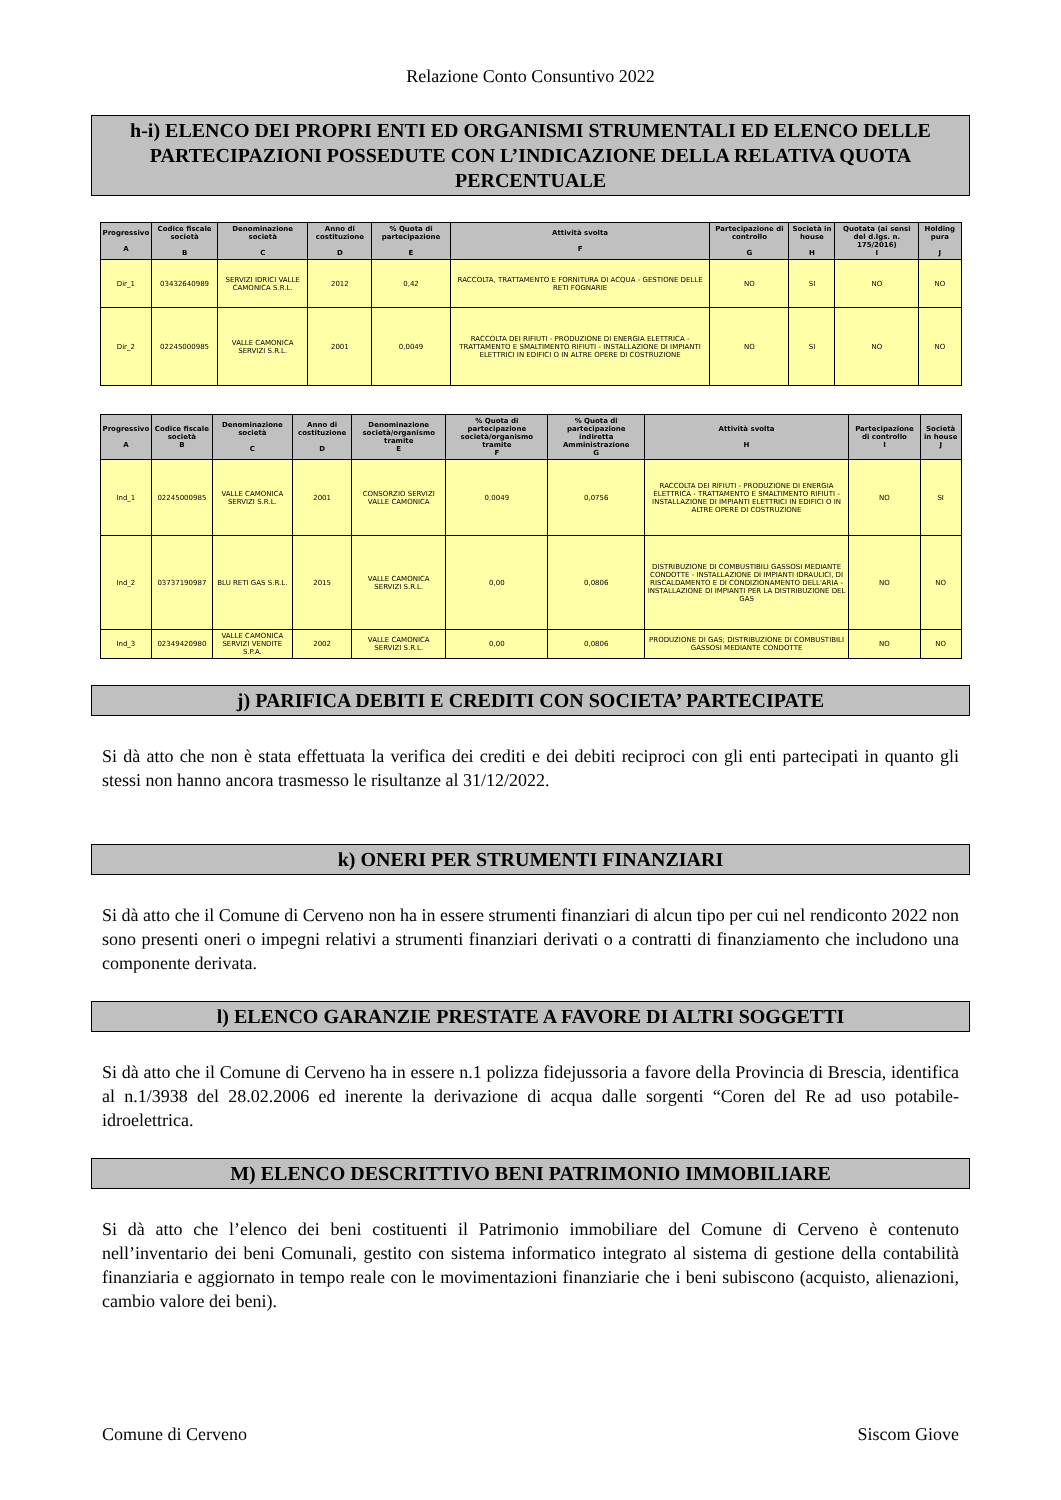Relazione Conto Consuntivo 2022
h-i) ELENCO DEI PROPRI ENTI ED ORGANISMI STRUMENTALI ED ELENCO DELLE PARTECIPAZIONI POSSEDUTE CON L’INDICAZIONE DELLA RELATIVA QUOTA PERCENTUALE
| Progressivo A | Codice fiscale società B | Denominazione società C | Anno di costituzione D | % Quota di partecipazione E | Attività svolta F | Partecipazione di controllo G | Società in house H | Quotata (ai sensi del d.lgs. n. 175/2016) I | Holding pura J |
| --- | --- | --- | --- | --- | --- | --- | --- | --- | --- |
| Dir_1 | 03432640989 | SERVIZI IDRICI VALLE CAMONICA S.R.L. | 2012 | 0,42 | RACCOLTA, TRATTAMENTO E FORNITURA DI ACQUA - GESTIONE DELLE RETI FOGNARIE | NO | SI | NO | NO |
| Dir_2 | 02245000985 | VALLE CAMONICA SERVIZI S.R.L. | 2001 | 0,0049 | RACCOLTA DEI RIFIUTI - PRODUZIONE DI ENERGIA ELETTRICA - TRATTAMENTO E SMALTIMENTO RIFIUTI - INSTALLAZIONE DI IMPIANTI ELETTRICI IN EDIFICI O IN ALTRE OPERE DI COSTRUZIONE | NO | SI | NO | NO |
| Progressivo A | Codice fiscale società B | Denominazione società C | Anno di costituzione D | Denominazione società/organismo tramite E | % Quota di partecipazione società/organismo tramite F | % Quota di partecipazione indiretta Amministrazione G | Attività svolta H | Partecipazione di controllo I | Società in house J |
| --- | --- | --- | --- | --- | --- | --- | --- | --- | --- |
| Ind_1 | 02245000985 | VALLE CAMONICA SERVIZI S.R.L. | 2001 | CONSORZIO SERVIZI VALLE CAMONICA | 0,0049 | 0,0756 | RACCOLTA DEI RIFIUTI - PRODUZIONE DI ENERGIA ELETTRICA - TRATTAMENTO E SMALTIMENTO RIFIUTI - INSTALLAZIONE DI IMPIANTI ELETTRICI IN EDIFICI O IN ALTRE OPERE DI COSTRUZIONE | NO | SI |
| Ind_2 | 03737190987 | BLU RETI GAS S.R.L. | 2015 | VALLE CAMONICA SERVIZI S.R.L. | 0,00 | 0,0806 | DISTRIBUZIONE DI COMBUSTIBILI GASSOSI MEDIANTE CONDOTTE - INSTALLAZIONE DI IMPIANTI IDRAULICI, DI RISCALDAMENTO E DI CONDIZIONAMENTO DELL'ARIA - INSTALLAZIONE DI IMPIANTI PER LA DISTRIBUZIONE DEL GAS | NO | NO |
| Ind_3 | 02349420980 | VALLE CAMONICA SERVIZI VENDITE S.P.A. | 2002 | VALLE CAMONICA SERVIZI S.R.L. | 0,00 | 0,0806 | PRODUZIONE DI GAS; DISTRIBUZIONE DI COMBUSTIBILI GASSOSI MEDIANTE CONDOTTE | NO | NO |
j) PARIFICA DEBITI E CREDITI CON SOCIETA’ PARTECIPATE
Si dà atto che non è stata effettuata la verifica dei crediti e dei debiti reciproci con gli enti partecipati in quanto gli stessi non hanno ancora trasmesso le risultanze al 31/12/2022.
k) ONERI PER STRUMENTI FINANZIARI
Si dà atto che il Comune di Cerveno non ha in essere strumenti finanziari di alcun tipo per cui nel rendiconto 2022 non sono presenti oneri o impegni relativi a strumenti finanziari derivati o a contratti di finanziamento che includono una componente derivata.
l) ELENCO GARANZIE PRESTATE A FAVORE DI ALTRI SOGGETTI
Si dà atto che il Comune di Cerveno ha in essere n.1 polizza fidejussoria a favore della Provincia di Brescia, identifica al n.1/3938 del 28.02.2006 ed inerente la derivazione di acqua dalle sorgenti “Coren del Re ad uso potabile-idroelettrica.
M) ELENCO DESCRITTIVO BENI PATRIMONIO IMMOBILIARE
Si dà atto che l’elenco dei beni costituenti il Patrimonio immobiliare del Comune di Cerveno è contenuto nell’inventario dei beni Comunali, gestito con sistema informatico integrato al sistema di gestione della contabilità finanziaria e aggiornato in tempo reale con le movimentazioni finanziarie che i beni subiscono (acquisto, alienazioni, cambio valore dei beni).
Comune di Cerveno Siscom Giove